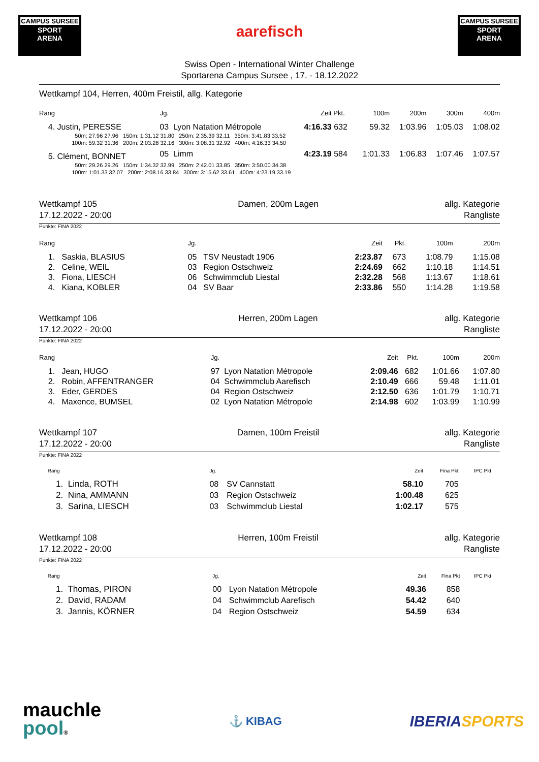CAMPUS SURSEE
SPORT
ARENA
aarefisch
CAMPUS SURSEE
SPORT
ARENA
Swiss Open - International Winter Challenge
Sportarena Campus Sursee , 17. - 18.12.2022
Wettkampf 104, Herren, 400m Freistil, allg. Kategorie
| Rang | | Jg. | | | Zeit | Pkt. | | 100m | 200m | 300m | 400m |
| --- | --- | --- | --- | --- | --- | --- | --- | --- | --- | --- | --- |
| 4. Justin, PERESSE | | 03 | Lyon Natation Métropole | | 4:16.33 | 632 | | 59.32 | 1:03.96 | 1:05.03 | 1:08.02 |
| 50m: 27.96 27.96 150m: 1:31.12 31.80 250m: 2:35.39 32.11 350m: 3:41.83 33.52 | | | | | | | | | | | |
| 100m: 59.32 31.36 200m: 2:03.28 32.16 300m: 3:08.31 32.92 400m: 4:16.33 34.50 | | | | | | | | | | | |
| 5. Clément, BONNET | | 05 | Limm | | 4:23.19 | 584 | | 1:01.33 | 1:06.83 | 1:07.46 | 1:07.57 |
| 50m: 29.26 29.26 150m: 1:34.32 32.99 250m: 2:42.01 33.85 350m: 3:50.00 34.38 | | | | | | | | | | | |
| 100m: 1:01.33 32.07 200m: 2:08.16 33.84 300m: 3:15.62 33.61 400m: 4:23.19 33.19 | | | | | | | | | | | |
Wettkampf 105
17.12.2022 - 20:00
Damen, 200m Lagen allg. Kategorie
Rangliste
Punkte: FINA 2022
| Rang | Jg. | | Zeit | Pkt. | 100m | 200m |
| --- | --- | --- | --- | --- | --- | --- |
| 1. Saskia, BLASIUS | 05 | TSV Neustadt 1906 | 2:23.87 | 673 | 1:08.79 | 1:15.08 |
| 2. Celine, WEIL | 03 | Region Ostschweiz | 2:24.69 | 662 | 1:10.18 | 1:14.51 |
| 3. Fiona, LIESCH | 06 | Schwimmclub Liestal | 2:32.28 | 568 | 1:13.67 | 1:18.61 |
| 4. Kiana, KOBLER | 04 | SV Baar | 2:33.86 | 550 | 1:14.28 | 1:19.58 |
Wettkampf 106
17.12.2022 - 20:00
Herren, 200m Lagen allg. Kategorie
Rangliste
Punkte: FINA 2022
| Rang | Jg. | | Zeit | Pkt. | 100m | 200m |
| --- | --- | --- | --- | --- | --- | --- |
| 1. Jean, HUGO | 97 | Lyon Natation Métropole | 2:09.46 | 682 | 1:01.66 | 1:07.80 |
| 2. Robin, AFFENTRANGER | 04 | Schwimmclub Aarefisch | 2:10.49 | 666 | 59.48 | 1:11.01 |
| 3. Eder, GERDES | 04 | Region Ostschweiz | 2:12.50 | 636 | 1:01.79 | 1:10.71 |
| 4. Maxence, BUMSEL | 02 | Lyon Natation Métropole | 2:14.98 | 602 | 1:03.99 | 1:10.99 |
Wettkampf 107
17.12.2022 - 20:00
Damen, 100m Freistil allg. Kategorie
Rangliste
Punkte: FINA 2022
| Rang | Jg. | | Zeit | Fina Pkt | IPC Pkt |
| --- | --- | --- | --- | --- | --- |
| 1. Linda, ROTH | 08 | SV Cannstatt | 58.10 | 705 | |
| 2. Nina, AMMANN | 03 | Region Ostschweiz | 1:00.48 | 625 | |
| 3. Sarina, LIESCH | 03 | Schwimmclub Liestal | 1:02.17 | 575 | |
Wettkampf 108
17.12.2022 - 20:00
Herren, 100m Freistil allg. Kategorie
Rangliste
Punkte: FINA 2022
| Rang | Jg. | | Zeit | Fina Pkt | IPC Pkt |
| --- | --- | --- | --- | --- | --- |
| 1. Thomas, PIRON | 00 | Lyon Natation Métropole | 49.36 | 858 | |
| 2. David, RADAM | 04 | Schwimmclub Aarefisch | 54.42 | 640 | |
| 3. Jannis, KÖRNER | 04 | Region Ostschweiz | 54.59 | 634 | |
mauchle
pool®
⚓ KIBAG
IBERIA SPORTS